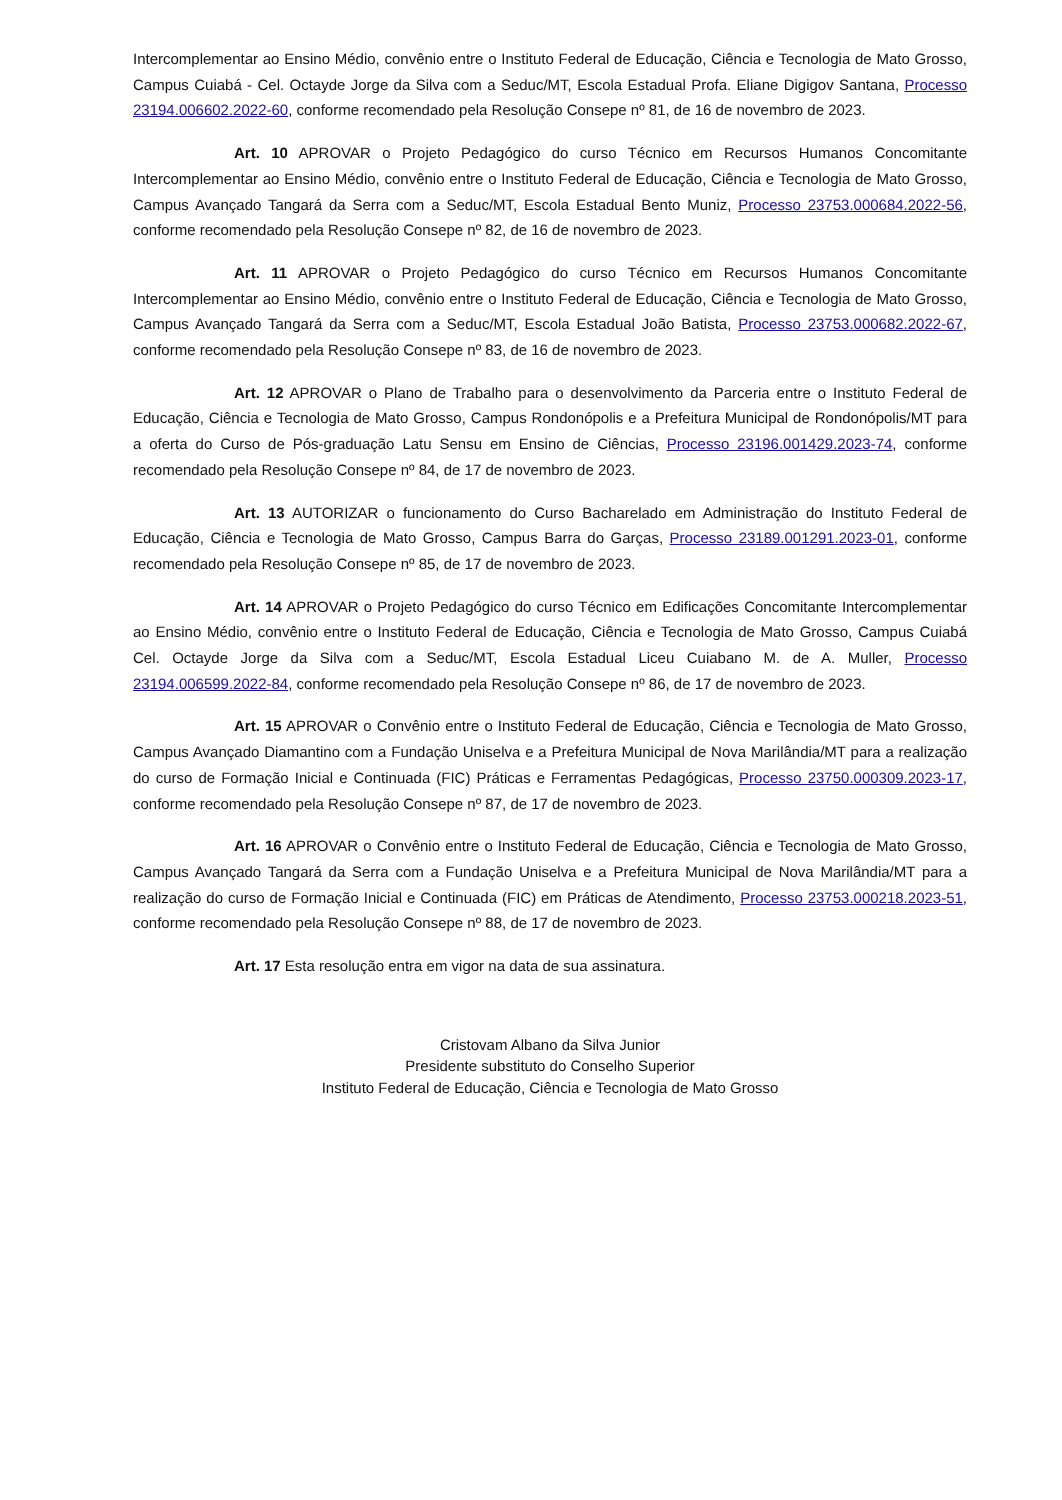Intercomplementar ao Ensino Médio, convênio entre o Instituto Federal de Educação, Ciência e Tecnologia de Mato Grosso, Campus Cuiabá - Cel. Octayde Jorge da Silva com a Seduc/MT, Escola Estadual Profa. Eliane Digigov Santana, Processo 23194.006602.2022-60, conforme recomendado pela Resolução Consepe nº 81, de 16 de novembro de 2023.
Art. 10 APROVAR o Projeto Pedagógico do curso Técnico em Recursos Humanos Concomitante Intercomplementar ao Ensino Médio, convênio entre o Instituto Federal de Educação, Ciência e Tecnologia de Mato Grosso, Campus Avançado Tangará da Serra com a Seduc/MT, Escola Estadual Bento Muniz, Processo 23753.000684.2022-56, conforme recomendado pela Resolução Consepe nº 82, de 16 de novembro de 2023.
Art. 11 APROVAR o Projeto Pedagógico do curso Técnico em Recursos Humanos Concomitante Intercomplementar ao Ensino Médio, convênio entre o Instituto Federal de Educação, Ciência e Tecnologia de Mato Grosso, Campus Avançado Tangará da Serra com a Seduc/MT, Escola Estadual João Batista, Processo 23753.000682.2022-67, conforme recomendado pela Resolução Consepe nº 83, de 16 de novembro de 2023.
Art. 12 APROVAR o Plano de Trabalho para o desenvolvimento da Parceria entre o Instituto Federal de Educação, Ciência e Tecnologia de Mato Grosso, Campus Rondonópolis e a Prefeitura Municipal de Rondonópolis/MT para a oferta do Curso de Pós-graduação Latu Sensu em Ensino de Ciências, Processo 23196.001429.2023-74, conforme recomendado pela Resolução Consepe nº 84, de 17 de novembro de 2023.
Art. 13 AUTORIZAR o funcionamento do Curso Bacharelado em Administração do Instituto Federal de Educação, Ciência e Tecnologia de Mato Grosso, Campus Barra do Garças, Processo 23189.001291.2023-01, conforme recomendado pela Resolução Consepe nº 85, de 17 de novembro de 2023.
Art. 14 APROVAR o Projeto Pedagógico do curso Técnico em Edificações Concomitante Intercomplementar ao Ensino Médio, convênio entre o Instituto Federal de Educação, Ciência e Tecnologia de Mato Grosso, Campus Cuiabá Cel. Octayde Jorge da Silva com a Seduc/MT, Escola Estadual Liceu Cuiabano M. de A. Muller, Processo 23194.006599.2022-84, conforme recomendado pela Resolução Consepe nº 86, de 17 de novembro de 2023.
Art. 15 APROVAR o Convênio entre o Instituto Federal de Educação, Ciência e Tecnologia de Mato Grosso, Campus Avançado Diamantino com a Fundação Uniselva e a Prefeitura Municipal de Nova Marilândia/MT para a realização do curso de Formação Inicial e Continuada (FIC) Práticas e Ferramentas Pedagógicas, Processo 23750.000309.2023-17, conforme recomendado pela Resolução Consepe nº 87, de 17 de novembro de 2023.
Art. 16 APROVAR o Convênio entre o Instituto Federal de Educação, Ciência e Tecnologia de Mato Grosso, Campus Avançado Tangará da Serra com a Fundação Uniselva e a Prefeitura Municipal de Nova Marilândia/MT para a realização do curso de Formação Inicial e Continuada (FIC) em Práticas de Atendimento, Processo 23753.000218.2023-51, conforme recomendado pela Resolução Consepe nº 88, de 17 de novembro de 2023.
Art. 17 Esta resolução entra em vigor na data de sua assinatura.
Cristovam Albano da Silva Junior
Presidente substituto do Conselho Superior
Instituto Federal de Educação, Ciência e Tecnologia de Mato Grosso